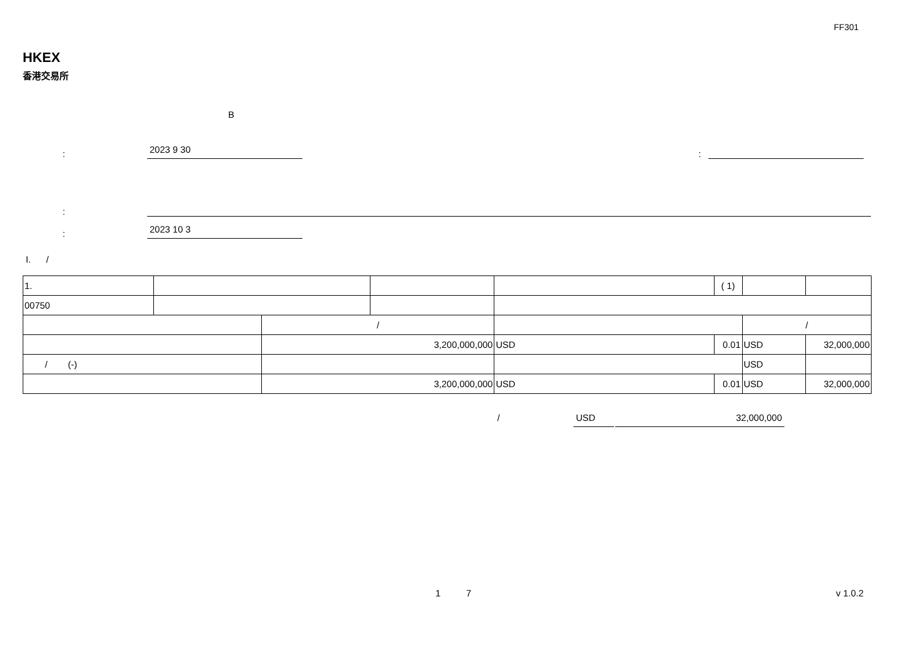FF301
HKEX
香港交易所
B
:
2023 9 30
:
:
:
2023 10 3
I. /
| 1. | | | | | | ( 1) | | |
| 00750 | | | | | | | | |
| | | / | | | | | / | |
| | | 3,200,000,000 | | USD | 0.01 | | USD | 32,000,000 |
| / (-) | | | | | | | USD | |
| | | 3,200,000,000 | | USD | 0.01 | | USD | 32,000,000 |
/ USD 32,000,000
1 7 v 1.0.2